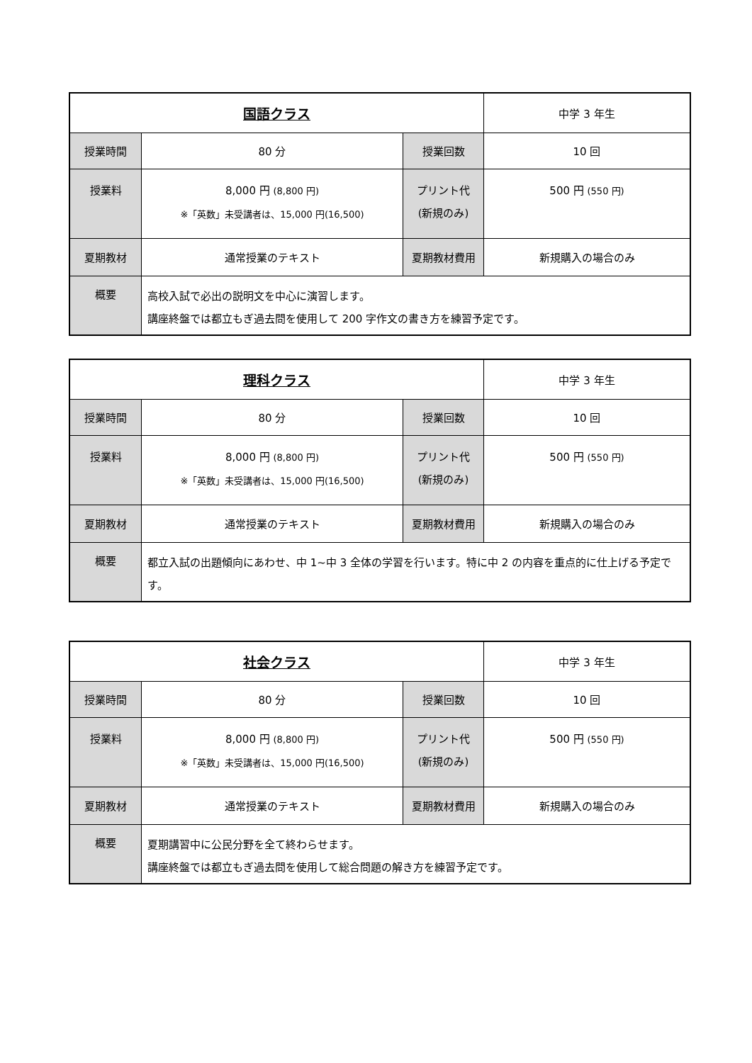| 国語クラス | | | 中学 3 年生 |
| 授業時間 | 80 分 | 授業回数 | 10 回 |
| 授業料 | 8,000 円 (8,800 円) ※「英数」未受講者は、15,000 円(16,500) | プリント代 (新規のみ) | 500 円 (550 円) |
| 夏期教材 | 通常授業のテキスト | 夏期教材費用 | 新規購入の場合のみ |
| 概要 | 高校入試で必出の説明文を中心に演習します。 講座終盤では都立もぎ過去問を使用して 200 字作文の書き方を練習予定です。 | | |
| 理科クラス | | | 中学 3 年生 |
| 授業時間 | 80 分 | 授業回数 | 10 回 |
| 授業料 | 8,000 円 (8,800 円) ※「英数」未受講者は、15,000 円(16,500) | プリント代 (新規のみ) | 500 円 (550 円) |
| 夏期教材 | 通常授業のテキスト | 夏期教材費用 | 新規購入の場合のみ |
| 概要 | 都立入試の出題傾向にあわせ、中 1~中 3 全体の学習を行います。特に中 2 の内容を重点的に仕上げる予定です。 | | |
| 社会クラス | | | 中学 3 年生 |
| 授業時間 | 80 分 | 授業回数 | 10 回 |
| 授業料 | 8,000 円 (8,800 円) ※「英数」未受講者は、15,000 円(16,500) | プリント代 (新規のみ) | 500 円 (550 円) |
| 夏期教材 | 通常授業のテキスト | 夏期教材費用 | 新規購入の場合のみ |
| 概要 | 夏期講習中に公民分野を全て終わらせます。 講座終盤では都立もぎ過去問を使用して総合問題の解き方を練習予定です。 | | |